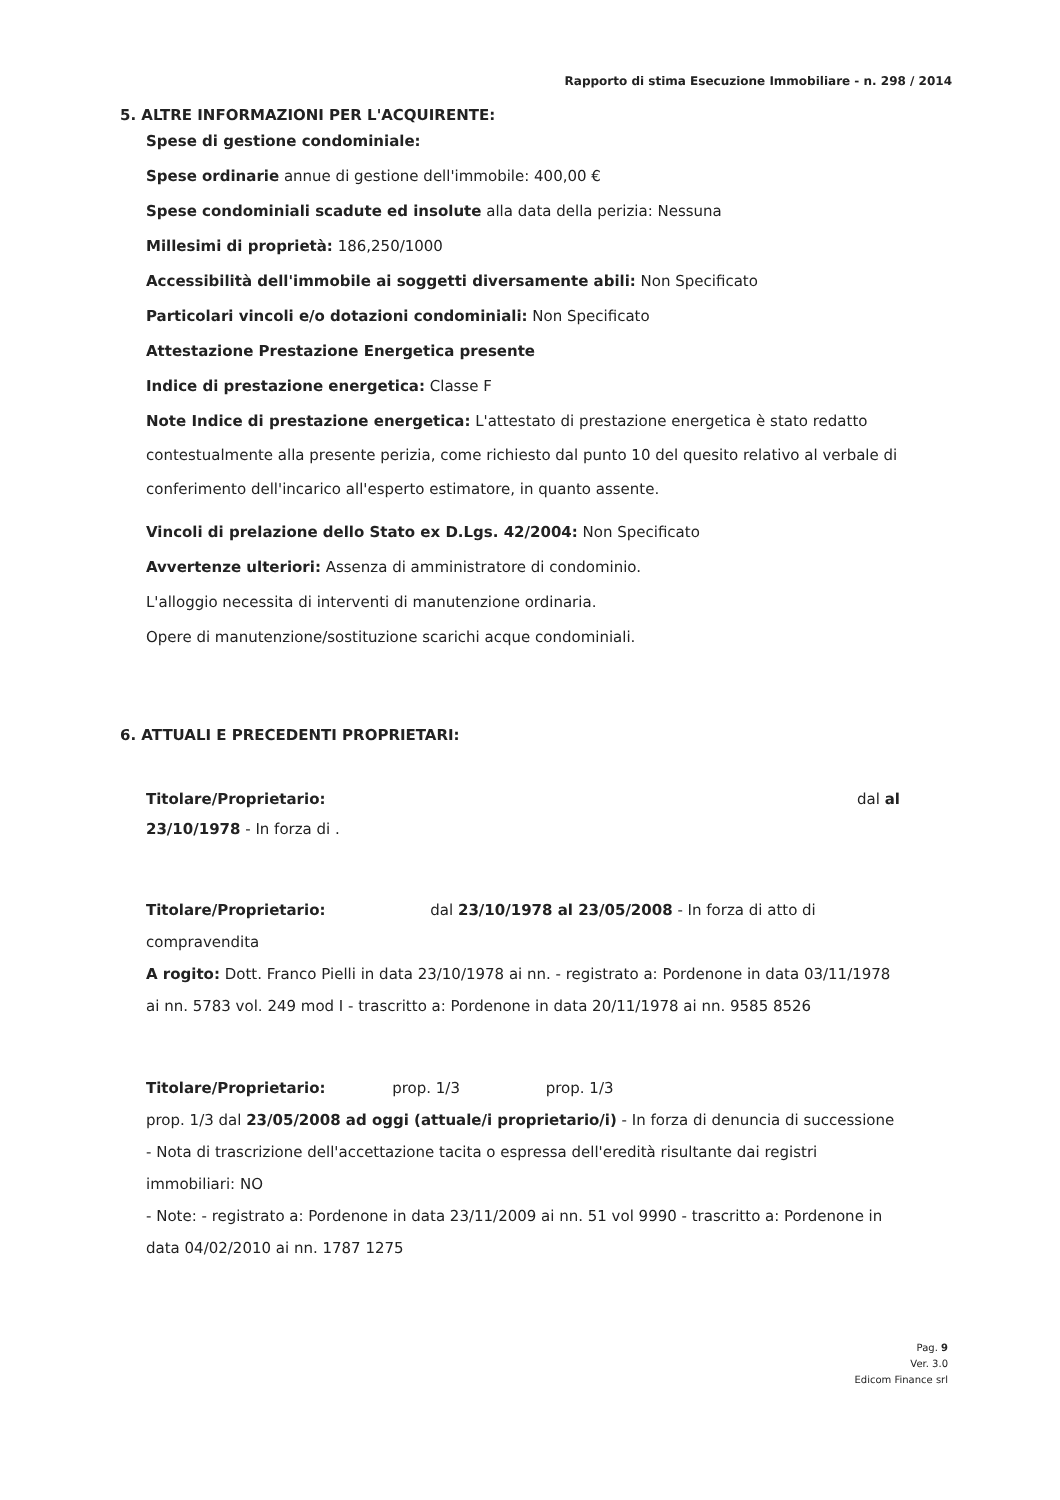Rapporto di stima Esecuzione Immobiliare - n. 298 / 2014
5. ALTRE INFORMAZIONI PER L'ACQUIRENTE:
Spese di gestione condominiale:
Spese ordinarie annue di gestione dell'immobile: 400,00 €
Spese condominiali scadute ed insolute alla data della perizia: Nessuna
Millesimi di proprietà: 186,250/1000
Accessibilità dell'immobile ai soggetti diversamente abili: Non Specificato
Particolari vincoli e/o dotazioni condominiali: Non Specificato
Attestazione Prestazione Energetica presente
Indice di prestazione energetica: Classe F
Note Indice di prestazione energetica: L'attestato di prestazione energetica è stato redatto contestualmente alla presente perizia, come richiesto dal punto 10 del quesito relativo al verbale di conferimento dell'incarico all'esperto estimatore, in quanto assente.
Vincoli di prelazione dello Stato ex D.Lgs. 42/2004: Non Specificato
Avvertenze ulteriori: Assenza di amministratore di condominio.
L'alloggio necessita di interventi di manutenzione ordinaria.
Opere di manutenzione/sostituzione scarichi acque condominiali.
6. ATTUALI E PRECEDENTI PROPRIETARI:
Titolare/Proprietario: dal al
23/10/1978 - In forza di .
Titolare/Proprietario: dal 23/10/1978 al 23/05/2008 - In forza di atto di compravendita
A rogito: Dott. Franco Pielli in data 23/10/1978 ai nn. - registrato a: Pordenone in data 03/11/1978 ai nn. 5783 vol. 249 mod I - trascritto a: Pordenone in data 20/11/1978 ai nn. 9585 8526
Titolare/Proprietario: prop. 1/3 prop. 1/3
prop. 1/3 dal 23/05/2008 ad oggi (attuale/i proprietario/i) - In forza di denuncia di successione - Nota di trascrizione dell'accettazione tacita o espressa dell'eredità risultante dai registri immobiliari: NO
- Note: - registrato a: Pordenone in data 23/11/2009 ai nn. 51 vol 9990 - trascritto a: Pordenone in data 04/02/2010 ai nn. 1787 1275
Pag. 9
Ver. 3.0
Edicom Finance srl